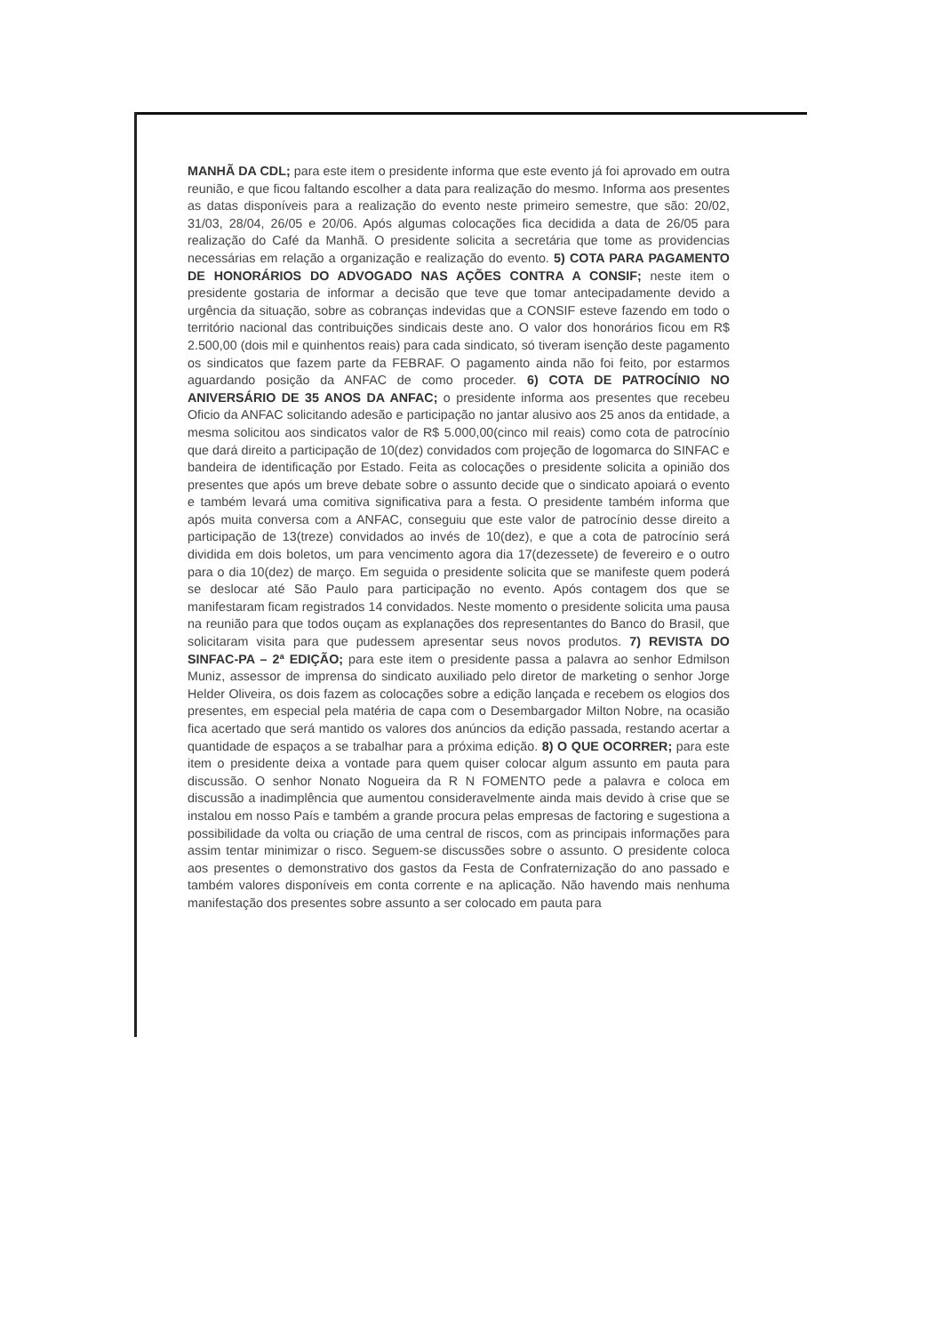MANHÃ DA CDL; para este item o presidente informa que este evento já foi aprovado em outra reunião, e que ficou faltando escolher a data para realização do mesmo. Informa aos presentes as datas disponíveis para a realização do evento neste primeiro semestre, que são: 20/02, 31/03, 28/04, 26/05 e 20/06. Após algumas colocações fica decidida a data de 26/05 para realização do Café da Manhã. O presidente solicita a secretária que tome as providencias necessárias em relação a organização e realização do evento. 5) COTA PARA PAGAMENTO DE HONORÁRIOS DO ADVOGADO NAS AÇÕES CONTRA A CONSIF; neste item o presidente gostaria de informar a decisão que teve que tomar antecipadamente devido a urgência da situação, sobre as cobranças indevidas que a CONSIF esteve fazendo em todo o território nacional das contribuições sindicais deste ano. O valor dos honorários ficou em R$ 2.500,00 (dois mil e quinhentos reais) para cada sindicato, só tiveram isenção deste pagamento os sindicatos que fazem parte da FEBRAF. O pagamento ainda não foi feito, por estarmos aguardando posição da ANFAC de como proceder. 6) COTA DE PATROCÍNIO NO ANIVERSÁRIO DE 35 ANOS DA ANFAC; o presidente informa aos presentes que recebeu Oficio da ANFAC solicitando adesão e participação no jantar alusivo aos 25 anos da entidade, a mesma solicitou aos sindicatos valor de R$ 5.000,00(cinco mil reais) como cota de patrocínio que dará direito a participação de 10(dez) convidados com projeção de logomarca do SINFAC e bandeira de identificação por Estado. Feita as colocações o presidente solicita a opinião dos presentes que após um breve debate sobre o assunto decide que o sindicato apoiará o evento e também levará uma comitiva significativa para a festa. O presidente também informa que após muita conversa com a ANFAC, conseguiu que este valor de patrocínio desse direito a participação de 13(treze) convidados ao invés de 10(dez), e que a cota de patrocínio será dividida em dois boletos, um para vencimento agora dia 17(dezessete) de fevereiro e o outro para o dia 10(dez) de março. Em seguida o presidente solicita que se manifeste quem poderá se deslocar até São Paulo para participação no evento. Após contagem dos que se manifestaram ficam registrados 14 convidados. Neste momento o presidente solicita uma pausa na reunião para que todos ouçam as explanações dos representantes do Banco do Brasil, que solicitaram visita para que pudessem apresentar seus novos produtos. 7) REVISTA DO SINFAC-PA – 2ª EDIÇÃO; para este item o presidente passa a palavra ao senhor Edmilson Muniz, assessor de imprensa do sindicato auxiliado pelo diretor de marketing o senhor Jorge Helder Oliveira, os dois fazem as colocações sobre a edição lançada e recebem os elogios dos presentes, em especial pela matéria de capa com o Desembargador Milton Nobre, na ocasião fica acertado que será mantido os valores dos anúncios da edição passada, restando acertar a quantidade de espaços a se trabalhar para a próxima edição. 8) O QUE OCORRER; para este item o presidente deixa a vontade para quem quiser colocar algum assunto em pauta para discussão. O senhor Nonato Nogueira da R N FOMENTO pede a palavra e coloca em discussão a inadimplência que aumentou consideravelmente ainda mais devido à crise que se instalou em nosso País e também a grande procura pelas empresas de factoring e sugestiona a possibilidade da volta ou criação de uma central de riscos, com as principais informações para assim tentar minimizar o risco. Seguem-se discussões sobre o assunto. O presidente coloca aos presentes o demonstrativo dos gastos da Festa de Confraternização do ano passado e também valores disponíveis em conta corrente e na aplicação. Não havendo mais nenhuma manifestação dos presentes sobre assunto a ser colocado em pauta para